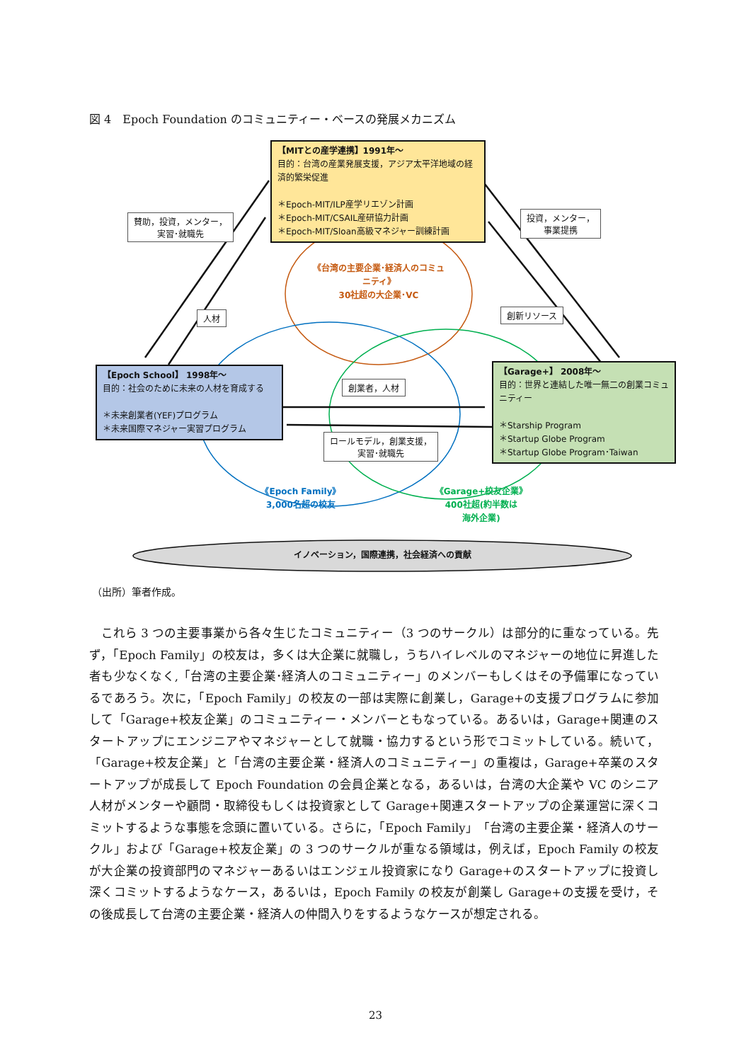図 4　Epoch Foundation のコミュニティー・ベースの発展メカニズム
【MITとの産学連携】1991年～
目的：台湾の産業発展支援，アジア太平洋地域の経済的繁栄促進
＊Epoch-MIT/ILP産学リエゾン計画
＊Epoch-MIT/CSAIL産研協力計画
＊Epoch-MIT/Sloan高級マネジャー訓練計画
【Epoch School】 1998年～
目的：社会のために未来の人材を育成する
＊未来創業者(YEF)プログラム
＊未来国際マネジャー実習プログラム
【Garage+】 2008年～
目的：世界と連結した唯一無二の創業コミュニティー
＊Starship Program
＊Startup Globe Program
＊Startup Globe Program･Taiwan
賛助，投資，メンター，
実習･就職先
投資，メンター，
事業提携
人材 創新リソース
創業者，人材
ロールモデル，創業支援，
実習･就職先
《台湾の主要企業･経済人のコミュニティ》
30社超の大企業･VC
《Epoch Family》
3,000名超の校友
《Garage+校友企業》
400社超(約半数は
海外企業)
イノベーション，国際連携，社会経済への貢献
（出所）筆者作成。
これら 3 つの主要事業から各々生じたコミュニティー（3 つのサークル）は部分的に重なっている。先ず，「Epoch Family」の校友は，多くは大企業に就職し，うちハイレベルのマネジャーの地位に昇進した者も少なくなく,「台湾の主要企業･経済人のコミュニティー」のメンバーもしくはその予備軍になっているであろう。次に，「Epoch Family」の校友の一部は実際に創業し，Garage+の支援プログラムに参加して「Garage+校友企業」のコミュニティー・メンバーともなっている。あるいは，Garage+関連のスタートアップにエンジニアやマネジャーとして就職・協力するという形でコミットしている。続いて，「Garage+校友企業」と「台湾の主要企業・経済人のコミュニティー」の重複は，Garage+卒業のスタートアップが成長して Epoch Foundation の会員企業となる，あるいは，台湾の大企業や VC のシニア人材がメンターや顧問・取締役もしくは投資家として Garage+関連スタートアップの企業運営に深くコミットするような事態を念頭に置いている。さらに，「Epoch Family」「台湾の主要企業・経済人のサークル」および「Garage+校友企業」の 3 つのサークルが重なる領域は，例えば，Epoch Family の校友が大企業の投資部門のマネジャーあるいはエンジェル投資家になり Garage+のスタートアップに投資し深くコミットするようなケース，あるいは，Epoch Family の校友が創業し Garage+の支援を受け，その後成長して台湾の主要企業・経済人の仲間入りをするようなケースが想定される。
23